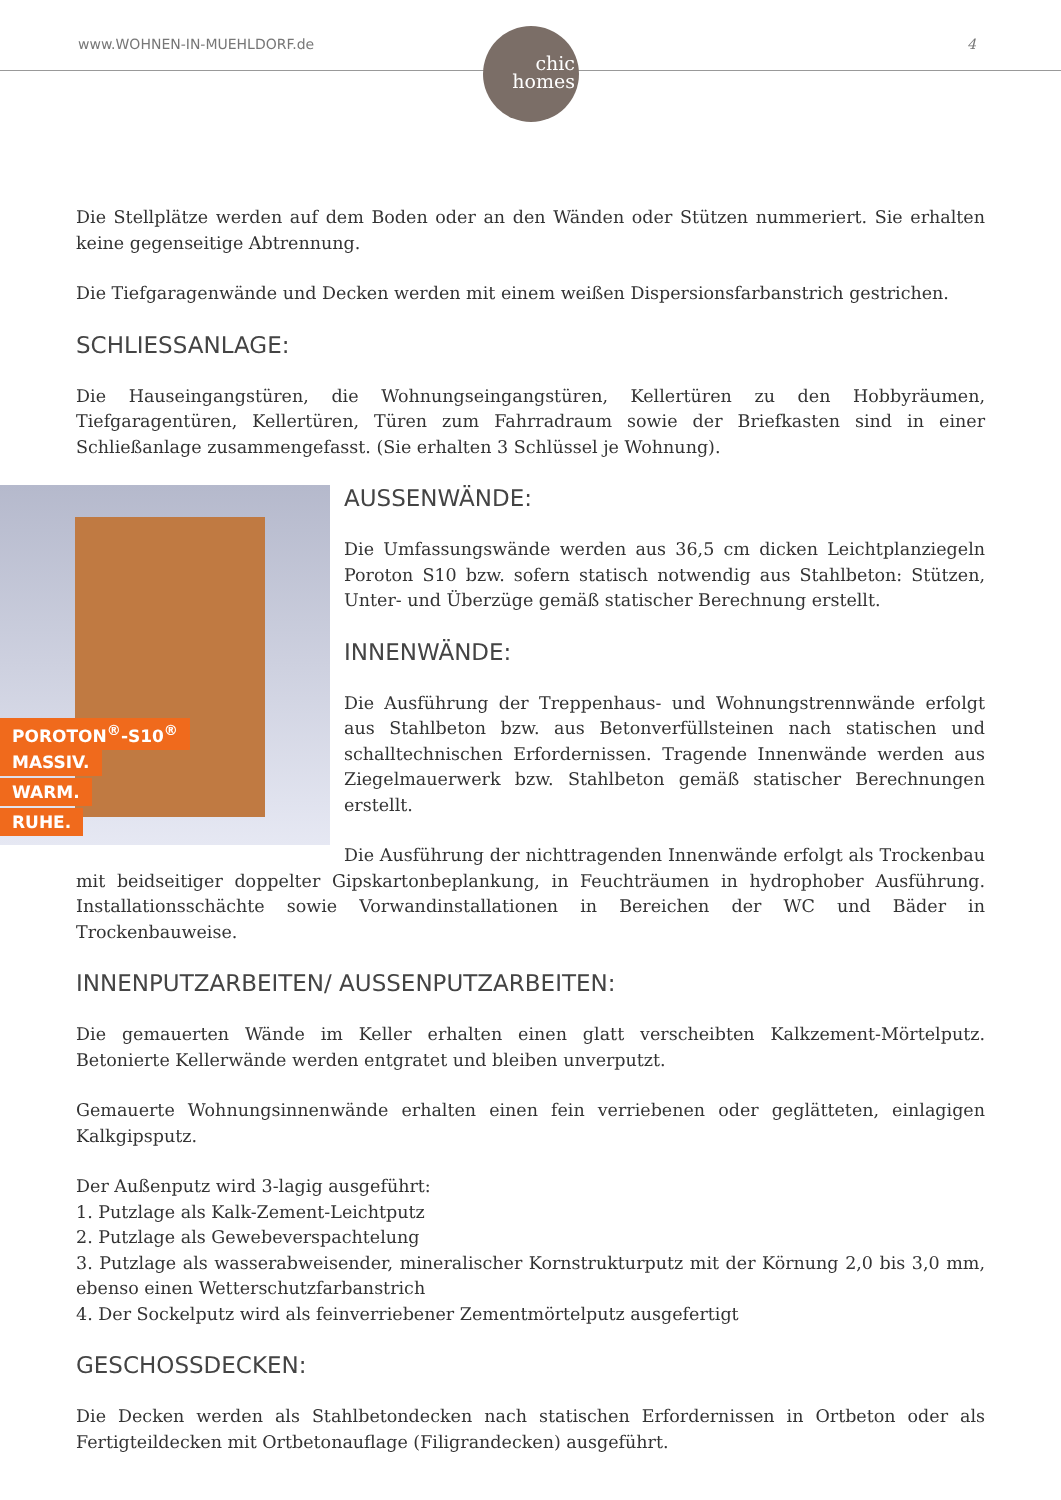www.WOHNEN-IN-MUEHLDORF.de 4
chic
homes
Die Stellplätze werden auf dem Boden oder an den Wänden oder Stützen nummeriert. Sie erhalten keine gegenseitige Abtrennung.
Die Tiefgaragenwände und Decken werden mit einem weißen Dispersionsfarbanstrich gestrichen.
SCHLIESSANLAGE:
Die Hauseingangstüren, die Wohnungseingangstüren, Kellertüren zu den Hobbyräumen, Tiefgaragentüren, Kellertüren, Türen zum Fahrradraum sowie der Briefkasten sind in einer Schließanlage zusammengefasst. (Sie erhalten 3 Schlüssel je Wohnung).
POROTON<sup>®</sup>-S10<sup>®</sup>
MASSIV.
WARM.
RUHE.
AUSSENWÄNDE:
Die Umfassungswände werden aus 36,5 cm dicken Leichtplanziegeln Poroton S10 bzw. sofern statisch notwendig aus Stahlbeton: Stützen, Unter- und Überzüge gemäß statischer Berechnung erstellt.
INNENWÄNDE:
Die Ausführung der Treppenhaus- und Wohnungstrennwände erfolgt aus Stahlbeton bzw. aus Betonverfüllsteinen nach statischen und schalltechnischen Erfordernissen. Tragende Innenwände werden aus Ziegelmauerwerk bzw. Stahlbeton gemäß statischer Berechnungen erstellt.
Die Ausführung der nichttragenden Innenwände erfolgt als Trockenbau mit beidseitiger doppelter Gipskartonbeplankung, in Feuchträumen in hydrophober Ausführung. Installationsschächte sowie Vorwandinstallationen in Bereichen der WC und Bäder in Trockenbauweise.
INNENPUTZARBEITEN/ AUSSENPUTZARBEITEN:
Die gemauerten Wände im Keller erhalten einen glatt verscheibten Kalkzement-Mörtelputz. Betonierte Kellerwände werden entgratet und bleiben unverputzt.
Gemauerte Wohnungsinnenwände erhalten einen fein verriebenen oder geglätteten, einlagigen Kalkgipsputz.
Der Außenputz wird 3-lagig ausgeführt:
1. Putzlage als Kalk-Zement-Leichtputz
2. Putzlage als Gewebeverspachtelung
3. Putzlage als wasserabweisender, mineralischer Kornstrukturputz mit der Körnung 2,0 bis 3,0 mm, ebenso einen Wetterschutzfarbanstrich
4. Der Sockelputz wird als feinverriebener Zementmörtelputz ausgefertigt
GESCHOSSDECKEN:
Die Decken werden als Stahlbetondecken nach statischen Erfordernissen in Ortbeton oder als Fertigteildecken mit Ortbetonauflage (Filigrandecken) ausgeführt.